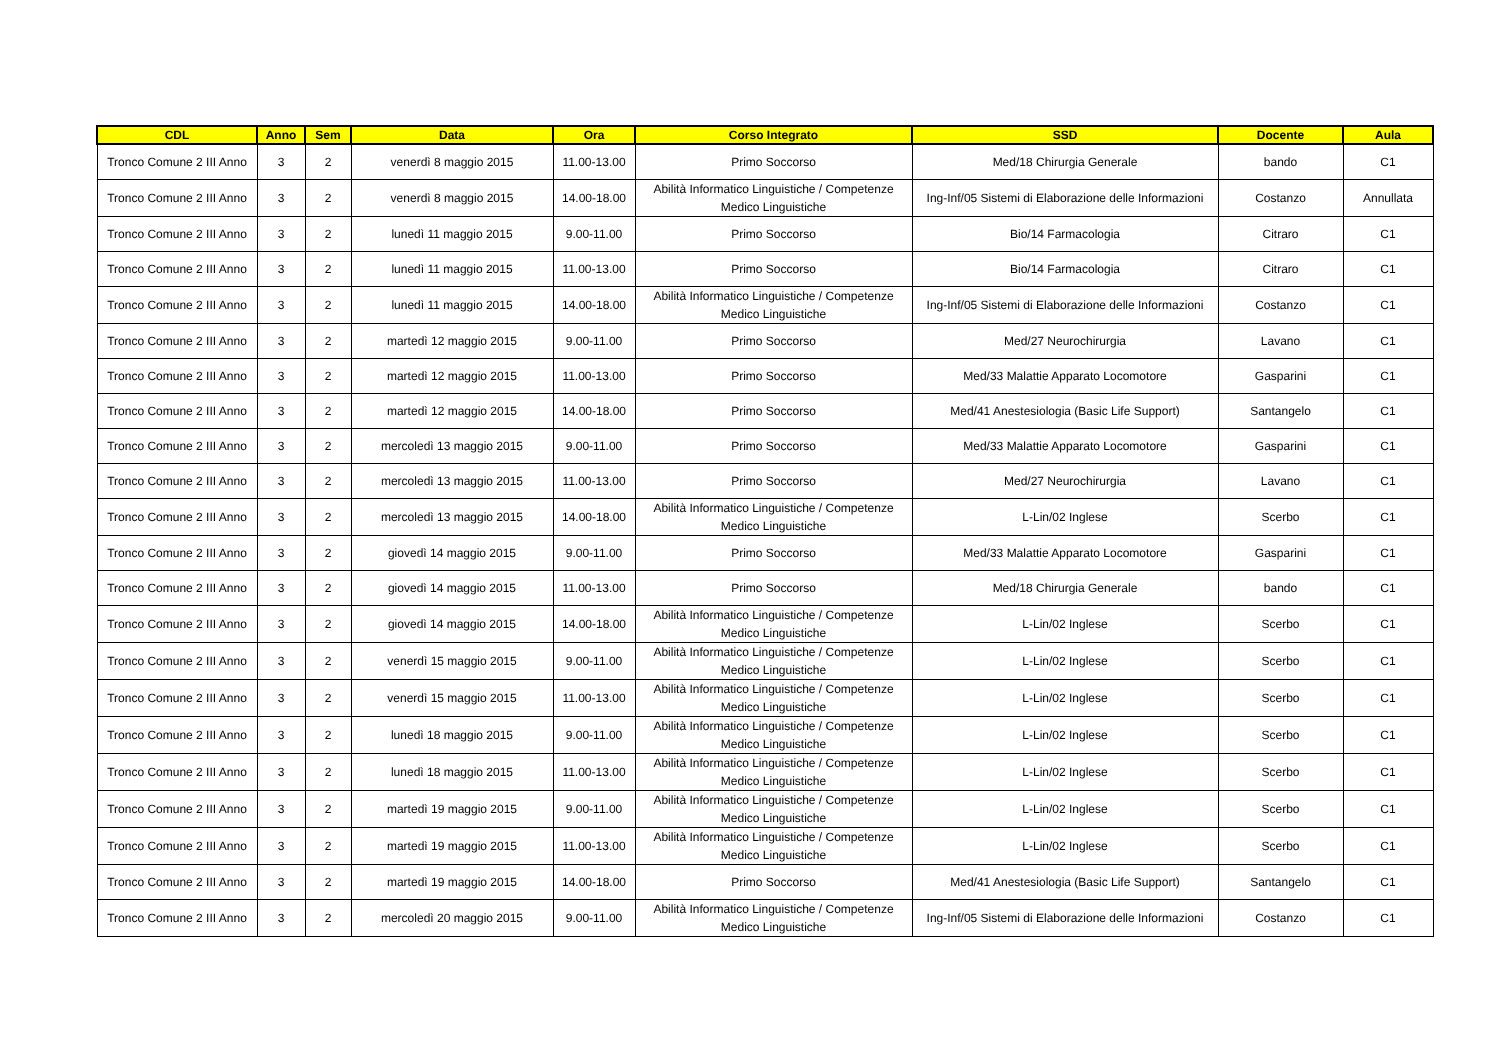| CDL | Anno | Sem | Data | Ora | Corso Integrato | SSD | Docente | Aula |
| --- | --- | --- | --- | --- | --- | --- | --- | --- |
| Tronco Comune 2 III Anno | 3 | 2 | venerdì 8 maggio 2015 | 11.00-13.00 | Primo Soccorso | Med/18 Chirurgia Generale | bando | C1 |
| Tronco Comune 2 III Anno | 3 | 2 | venerdì 8 maggio 2015 | 14.00-18.00 | Abilità Informatico Linguistiche / Competenze Medico Linguistiche | Ing-Inf/05 Sistemi di Elaborazione delle Informazioni | Costanzo | Annullata |
| Tronco Comune 2 III Anno | 3 | 2 | lunedì 11 maggio 2015 | 9.00-11.00 | Primo Soccorso | Bio/14 Farmacologia | Citraro | C1 |
| Tronco Comune 2 III Anno | 3 | 2 | lunedì 11 maggio 2015 | 11.00-13.00 | Primo Soccorso | Bio/14 Farmacologia | Citraro | C1 |
| Tronco Comune 2 III Anno | 3 | 2 | lunedì 11 maggio 2015 | 14.00-18.00 | Abilità Informatico Linguistiche / Competenze Medico Linguistiche | Ing-Inf/05 Sistemi di Elaborazione delle Informazioni | Costanzo | C1 |
| Tronco Comune 2 III Anno | 3 | 2 | martedì 12 maggio 2015 | 9.00-11.00 | Primo Soccorso | Med/27 Neurochirurgia | Lavano | C1 |
| Tronco Comune 2 III Anno | 3 | 2 | martedì 12 maggio 2015 | 11.00-13.00 | Primo Soccorso | Med/33 Malattie Apparato Locomotore | Gasparini | C1 |
| Tronco Comune 2 III Anno | 3 | 2 | martedì 12 maggio 2015 | 14.00-18.00 | Primo Soccorso | Med/41 Anestesiologia (Basic Life Support) | Santangelo | C1 |
| Tronco Comune 2 III Anno | 3 | 2 | mercoledì 13 maggio 2015 | 9.00-11.00 | Primo Soccorso | Med/33 Malattie Apparato Locomotore | Gasparini | C1 |
| Tronco Comune 2 III Anno | 3 | 2 | mercoledì 13 maggio 2015 | 11.00-13.00 | Primo Soccorso | Med/27 Neurochirurgia | Lavano | C1 |
| Tronco Comune 2 III Anno | 3 | 2 | mercoledì 13 maggio 2015 | 14.00-18.00 | Abilità Informatico Linguistiche / Competenze Medico Linguistiche | L-Lin/02 Inglese | Scerbo | C1 |
| Tronco Comune 2 III Anno | 3 | 2 | giovedì 14 maggio 2015 | 9.00-11.00 | Primo Soccorso | Med/33 Malattie Apparato Locomotore | Gasparini | C1 |
| Tronco Comune 2 III Anno | 3 | 2 | giovedì 14 maggio 2015 | 11.00-13.00 | Primo Soccorso | Med/18 Chirurgia Generale | bando | C1 |
| Tronco Comune 2 III Anno | 3 | 2 | giovedì 14 maggio 2015 | 14.00-18.00 | Abilità Informatico Linguistiche / Competenze Medico Linguistiche | L-Lin/02 Inglese | Scerbo | C1 |
| Tronco Comune 2 III Anno | 3 | 2 | venerdì 15 maggio 2015 | 9.00-11.00 | Abilità Informatico Linguistiche / Competenze Medico Linguistiche | L-Lin/02 Inglese | Scerbo | C1 |
| Tronco Comune 2 III Anno | 3 | 2 | venerdì 15 maggio 2015 | 11.00-13.00 | Abilità Informatico Linguistiche / Competenze Medico Linguistiche | L-Lin/02 Inglese | Scerbo | C1 |
| Tronco Comune 2 III Anno | 3 | 2 | lunedì 18 maggio 2015 | 9.00-11.00 | Abilità Informatico Linguistiche / Competenze Medico Linguistiche | L-Lin/02 Inglese | Scerbo | C1 |
| Tronco Comune 2 III Anno | 3 | 2 | lunedì 18 maggio 2015 | 11.00-13.00 | Abilità Informatico Linguistiche / Competenze Medico Linguistiche | L-Lin/02 Inglese | Scerbo | C1 |
| Tronco Comune 2 III Anno | 3 | 2 | martedì 19 maggio 2015 | 9.00-11.00 | Abilità Informatico Linguistiche / Competenze Medico Linguistiche | L-Lin/02 Inglese | Scerbo | C1 |
| Tronco Comune 2 III Anno | 3 | 2 | martedì 19 maggio 2015 | 11.00-13.00 | Abilità Informatico Linguistiche / Competenze Medico Linguistiche | L-Lin/02 Inglese | Scerbo | C1 |
| Tronco Comune 2 III Anno | 3 | 2 | martedì 19 maggio 2015 | 14.00-18.00 | Primo Soccorso | Med/41 Anestesiologia (Basic Life Support) | Santangelo | C1 |
| Tronco Comune 2 III Anno | 3 | 2 | mercoledì 20 maggio 2015 | 9.00-11.00 | Abilità Informatico Linguistiche / Competenze Medico Linguistiche | Ing-Inf/05 Sistemi di Elaborazione delle Informazioni | Costanzo | C1 |